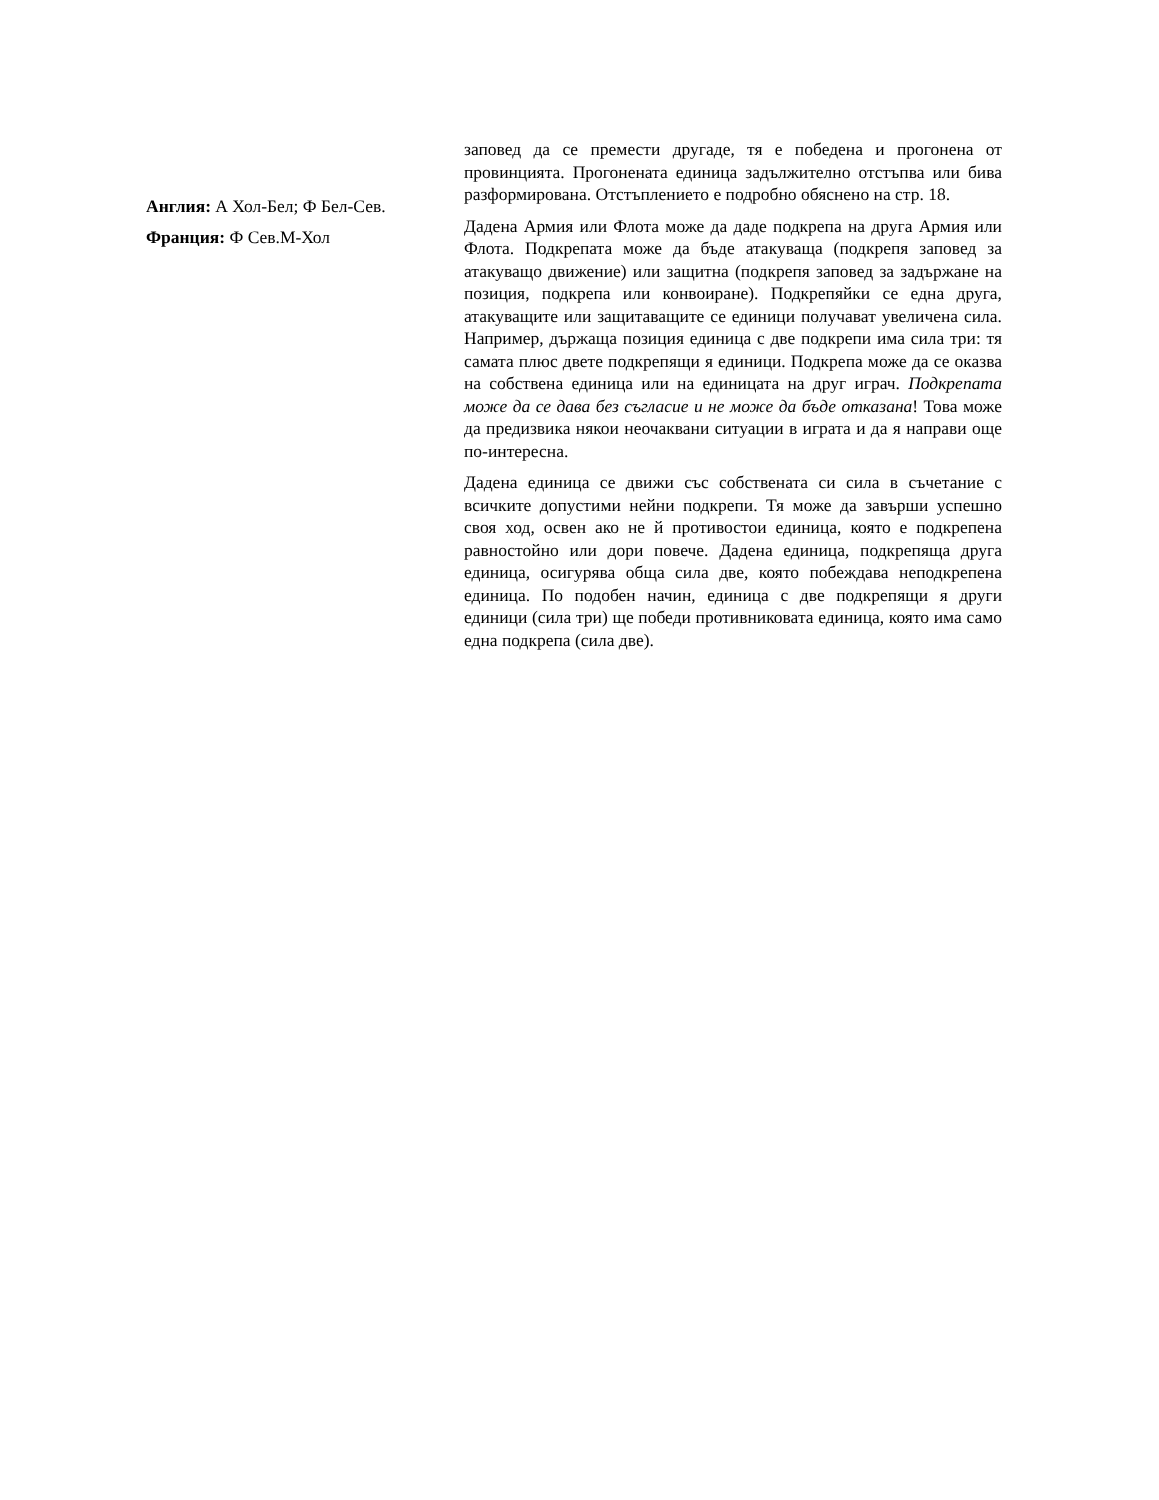Англия: А Хол-Бел; Ф Бел-Сев.
Франция: Ф Сев.М-Хол
заповед да се премести другаде, тя е победена и прогонена от провинцията. Прогонената единица задължително отстъпва или бива разформирована. Отстъплението е подробно обяснено на стр. 18.
Дадена Армия или Флота може да даде подкрепа на друга Армия или Флота. Подкрепата може да бъде атакуваща (подкрепя заповед за атакуващо движение) или защитна (подкрепя заповед за задържане на позиция, подкрепа или конвоиране). Подкрепяйки се една друга, атакуващите или защитаващите се единици получават увеличена сила. Например, държаща позиция единица с две подкрепи има сила три: тя самата плюс двете подкрепящи я единици. Подкрепа може да се оказва на собствена единица или на единицата на друг играч. Подкрепата може да се дава без съгласие и не може да бъде отказана! Това може да предизвика някои неочаквани ситуации в играта и да я направи още по-интересна.
Дадена единица се движи със собствената си сила в съчетание с всичките допустими нейни подкрепи. Тя може да завърши успешно своя ход, освен ако не й противостои единица, която е подкрепена равностойно или дори повече. Дадена единица, подкрепяща друга единица, осигурява обща сила две, която побеждава неподкрепена единица. По подобен начин, единица с две подкрепящи я други единици (сила три) ще победи противниковата единица, която има само една подкрепа (сила две).